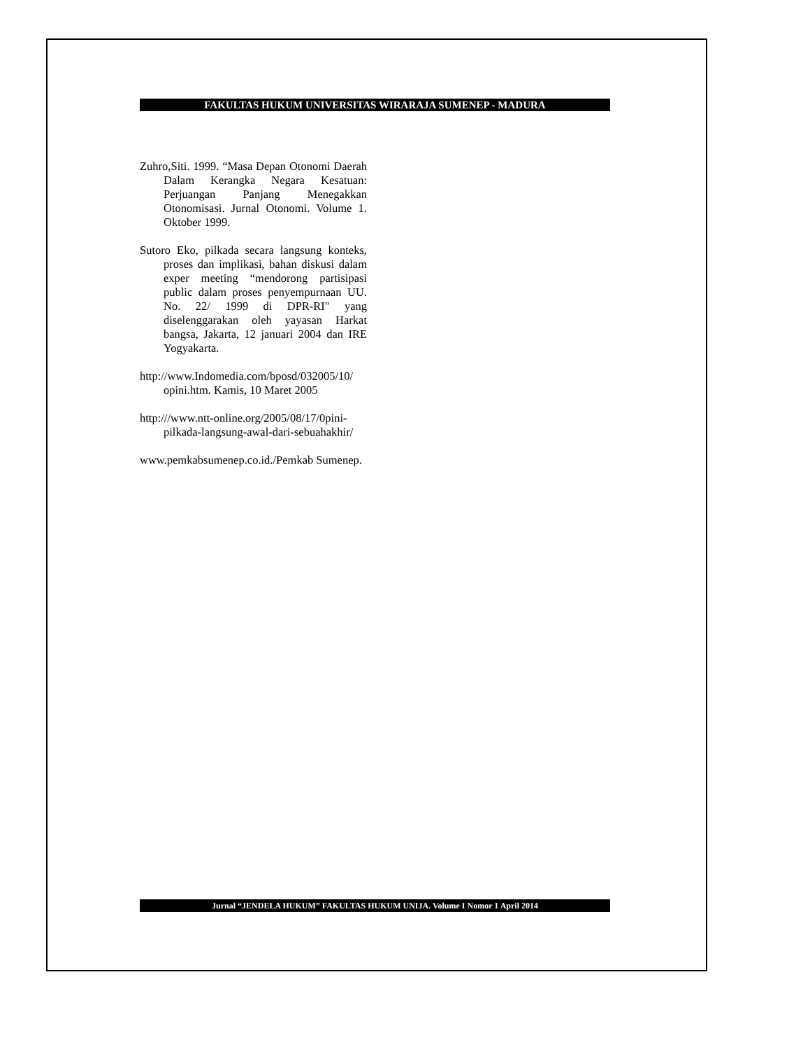FAKULTAS HUKUM UNIVERSITAS WIRARAJA SUMENEP - MADURA
Zuhro,Siti. 1999. “Masa Depan Otonomi Daerah Dalam Kerangka Negara Kesatuan: Perjuangan Panjang Menegakkan Otonomisasi. Jurnal Otonomi. Volume 1. Oktober 1999.
Sutoro Eko, pilkada secara langsung konteks, proses dan implikasi, bahan diskusi dalam exper meeting “mendorong partisipasi public dalam proses penyempurnaan UU. No. 22/ 1999 di DPR-RI" yang diselenggarakan oleh yayasan Harkat bangsa, Jakarta, 12 januari 2004 dan IRE Yogyakarta.
http://www.Indomedia.com/bposd/032005/10/ opini.htm. Kamis, 10 Maret 2005
http:///www.ntt-online.org/2005/08/17/0pini-pilkada-langsung-awal-dari-sebuahakhir/
www.pemkabsumenep.co.id./Pemkab Sumenep.
Jurnal “JENDELA HUKUM” FAKULTAS HUKUM UNIJA. Volume I Nomor 1 April 2014